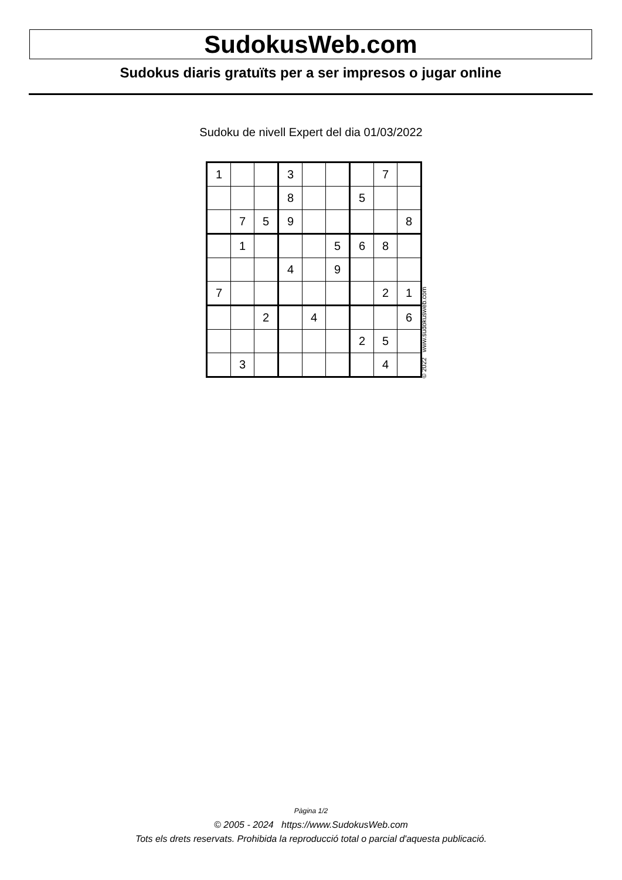SudokusWeb.com
Sudokus diaris gratuïts per a ser impresos o jugar online
Sudoku de nivell Expert del dia 01/03/2022
| 1 | | | 3 | | | | 7 | |
| | | | 8 | | | 5 | | |
| | 7 | 5 | 9 | | | | | 8 |
| | 1 | | | | 5 | 6 | 8 | |
| | | | 4 | | 9 | | | |
| 7 | | | | | | | 2 | 1 |
| | | 2 | | 4 | | | | 6 |
| | | | | | | 2 | 5 | |
| | 3 | | | | | | 4 | |
© 2022 www.sudokusweb.com
Pàgina 1/2
© 2005 - 2024 https://www.SudokusWeb.com
Tots els drets reservats. Prohibida la reproducció total o parcial d'aquesta publicació.